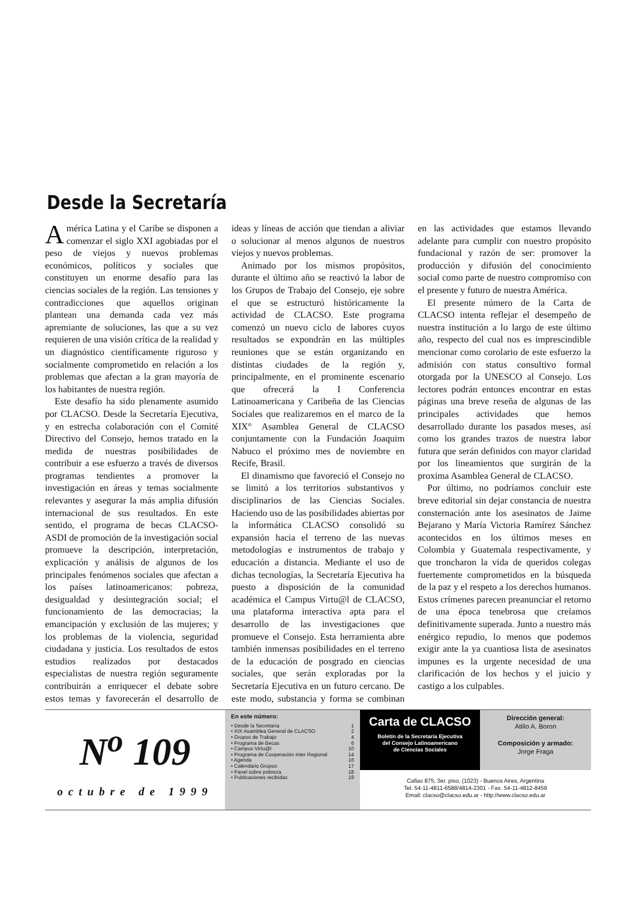Desde la Secretaría
América Latina y el Caribe se disponen a comenzar el siglo XXI agobiadas por el peso de viejos y nuevos problemas económicos, políticos y sociales que constituyen un enorme desafío para las ciencias sociales de la región. Las tensiones y contradicciones que aquellos originan plantean una demanda cada vez más apremiante de soluciones, las que a su vez requieren de una visión crítica de la realidad y un diagnóstico científicamente riguroso y socialmente comprometido en relación a los problemas que afectan a la gran mayoría de los habitantes de nuestra región.
Este desafío ha sido plenamente asumido por CLACSO. Desde la Secretaría Ejecutiva, y en estrecha colaboración con el Comité Directivo del Consejo, hemos tratado en la medida de nuestras posibilidades de contribuir a ese esfuerzo a través de diversos programas tendientes a promover la investigación en áreas y temas socialmente relevantes y asegurar la más amplia difusión internacional de sus resultados. En este sentido, el programa de becas CLACSO-ASDI de promoción de la investigación social promueve la descripción, interpretación, explicación y análisis de algunos de los principales fenómenos sociales que afectan a los países latinoamericanos: pobreza, desigualdad y desintegración social; el funcionamiento de las democracias; la emancipación y exclusión de las mujeres; y los problemas de la violencia, seguridad ciudadana y justicia. Los resultados de estos estudios realizados por destacados especialistas de nuestra región seguramente contribuirán a enriquecer el debate sobre estos temas y favorecerán el desarrollo de ideas y líneas de acción que tiendan a aliviar o solucionar al menos algunos de nuestros viejos y nuevos problemas.
Animado por los mismos propósitos, durante el último año se reactivó la labor de los Grupos de Trabajo del Consejo, eje sobre el que se estructuró históricamente la actividad de CLACSO. Este programa comenzó un nuevo ciclo de labores cuyos resultados se expondrán en las múltiples reuniones que se están organizando en distintas ciudades de la región y, principalmente, en el prominente escenario que ofrecerá la I Conferencia Latinoamericana y Caribeña de las Ciencias Sociales que realizaremos en el marco de la XIX° Asamblea General de CLACSO conjuntamente con la Fundación Joaquim Nabuco el próximo mes de noviembre en Recife, Brasil.
El dinamismo que favoreció el Consejo no se limitó a los territorios substantivos y disciplinarios de las Ciencias Sociales. Haciendo uso de las posibilidades abiertas por la informática CLACSO consolidó su expansión hacia el terreno de las nuevas metodologías e instrumentos de trabajo y educación a distancia. Mediante el uso de dichas tecnologías, la Secretaría Ejecutiva ha puesto a disposición de la comunidad académica el Campus Virtu@l de CLACSO, una plataforma interactiva apta para el desarrollo de las investigaciones que promueve el Consejo. Esta herramienta abre también inmensas posibilidades en el terreno de la educación de posgrado en ciencias sociales, que serán exploradas por la Secretaría Ejecutiva en un futuro cercano. De este modo, substancia y forma se combinan en las actividades que estamos llevando adelante para cumplir con nuestro propósito fundacional y razón de ser: promover la producción y difusión del conocimiento social como parte de nuestro compromiso con el presente y futuro de nuestra América.
El presente número de la Carta de CLACSO intenta reflejar el desempeño de nuestra institución a lo largo de este último año, respecto del cual nos es imprescindible mencionar como corolario de este esfuerzo la admisión con status consultivo formal otorgada por la UNESCO al Consejo. Los lectores podrán entonces encontrar en estas páginas una breve reseña de algunas de las principales actividades que hemos desarrollado durante los pasados meses, así como los grandes trazos de nuestra labor futura que serán definidos con mayor claridad por los lineamientos que surgirán de la proxima Asamblea General de CLACSO.
Por último, no podríamos concluir este breve editorial sin dejar constancia de nuestra consternación ante los asesinatos de Jaime Bejarano y María Victoria Ramírez Sánchez acontecidos en los últimos meses en Colombia y Guatemala respectivamente, y que troncharon la vida de queridos colegas fuertemente comprometidos en la búsqueda de la paz y el respeto a los derechos humanos. Estos crímenes parecen preanunciar el retorno de una época tenebrosa que creíamos definitivamente superada. Junto a nuestro más enérgico repudio, lo menos que podemos exigir ante la ya cuantiosa lista de asesinatos impunes es la urgente necesidad de una clarificación de los hechos y el juicio y castigo a los culpables.
N<sup>o</sup> 109
octubre de 1999
En este número:
• Desde la Secretaría 1
• XIX Asamblea General de CLACSO 2
• Grupos de Trabajo 4
• Programa de Becas 6
• Campus Virtu@l 10
• Programa de Cooperación Inter Regional 14
• Agenda 16
• Calendario Grupos 17
• Panel sobre pobreza 18
• Publicaciones recibidas 19
Carta de CLACSO
Boletín de la Secretaría Ejecutiva
del Consejo Latinoamericano
de Ciencias Sociales
Dirección general:
Atilio A. Boron
Composición y armado:
Jorge Fraga
Callao 875, 3er. piso, (1023) - Buenos Aires, Argentina
Tel. 54-11-4811-6588/4814-2301 - Fax. 54-11-4812-8459
Email: clacso@clacso.edu.ar - http://www.clacso.edu.ar